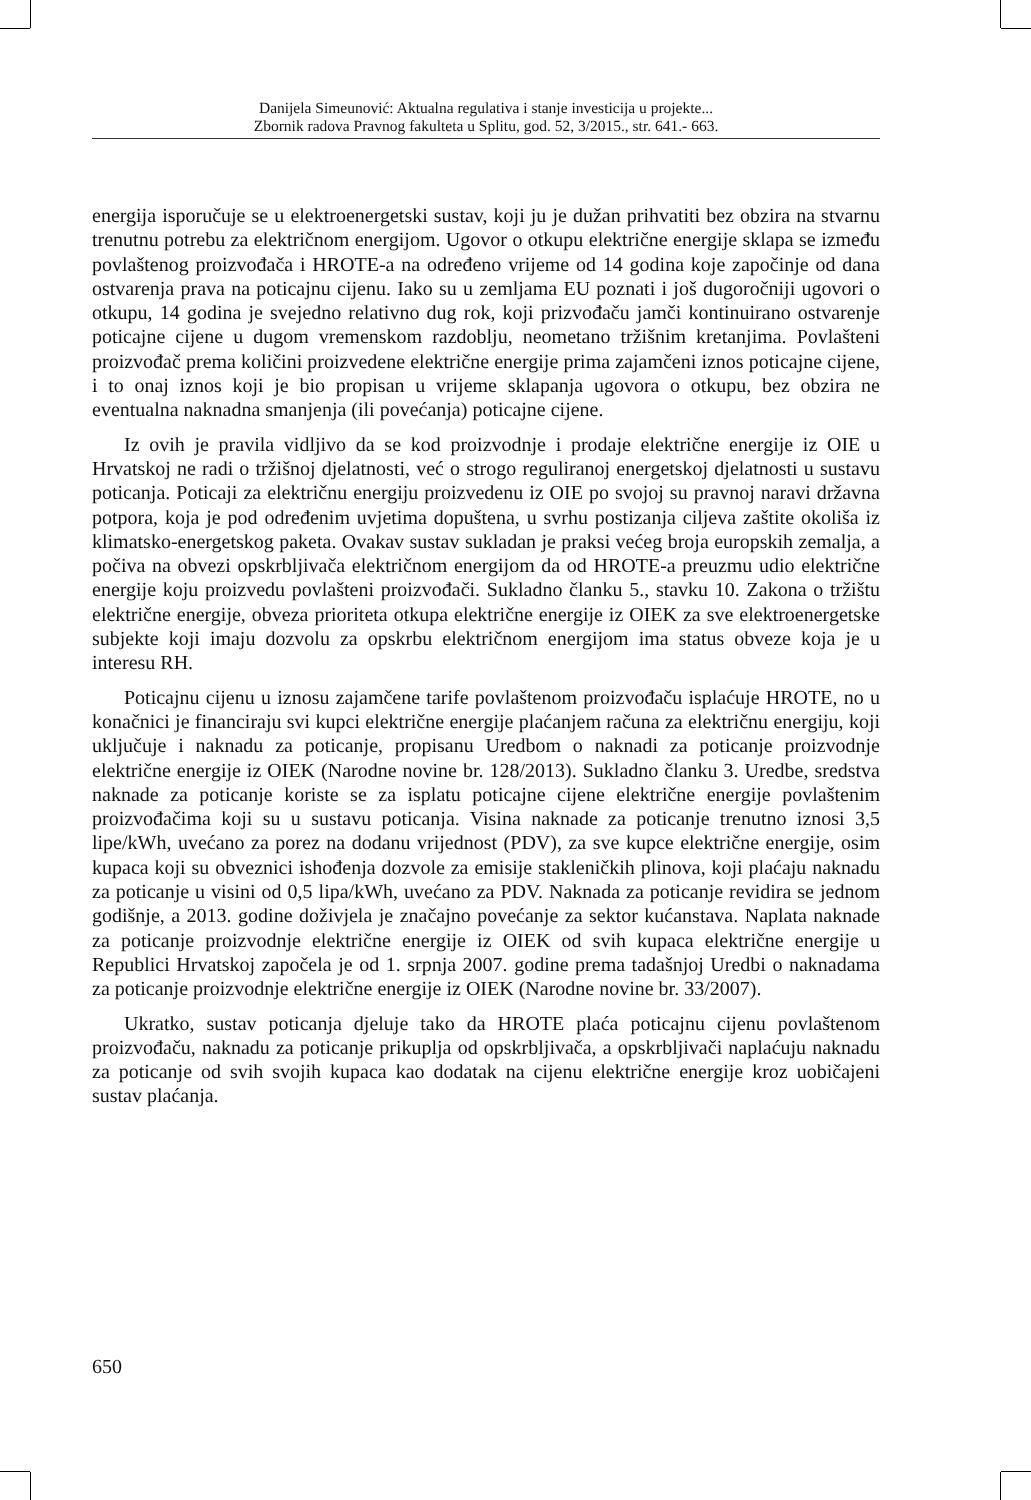Danijela Simeunović: Aktualna regulativa i stanje investicija u projekte...
Zbornik radova Pravnog fakulteta u Splitu, god. 52, 3/2015., str. 641.- 663.
energija isporučuje se u elektroenergetski sustav, koji ju je dužan prihvatiti bez obzira na stvarnu trenutnu potrebu za električnom energijom. Ugovor o otkupu električne energije sklapa se između povlaštenog proizvođača i HROTE-a na određeno vrijeme od 14 godina koje započinje od dana ostvarenja prava na poticajnu cijenu. Iako su u zemljama EU poznati i još dugoročniji ugovori o otkupu, 14 godina je svejedno relativno dug rok, koji prizvođaču jamči kontinuirano ostvarenje poticajne cijene u dugom vremenskom razdoblju, neometano tržišnim kretanjima. Povlašteni proizvođač prema količini proizvedene električne energije prima zajamčeni iznos poticajne cijene, i to onaj iznos koji je bio propisan u vrijeme sklapanja ugovora o otkupu, bez obzira ne eventualna naknadna smanjenja (ili povećanja) poticajne cijene.
Iz ovih je pravila vidljivo da se kod proizvodnje i prodaje električne energije iz OIE u Hrvatskoj ne radi o tržišnoj djelatnosti, već o strogo reguliranoj energetskoj djelatnosti u sustavu poticanja. Poticaji za električnu energiju proizvedenu iz OIE po svojoj su pravnoj naravi državna potpora, koja je pod određenim uvjetima dopuštena, u svrhu postizanja ciljeva zaštite okoliša iz klimatsko-energetskog paketa. Ovakav sustav sukladan je praksi većeg broja europskih zemalja, a počiva na obvezi opskrbljivača električnom energijom da od HROTE-a preuzmu udio električne energije koju proizvedu povlašteni proizvođači. Sukladno članku 5., stavku 10. Zakona o tržištu električne energije, obveza prioriteta otkupa električne energije iz OIEK za sve elektroenergetske subjekte koji imaju dozvolu za opskrbu električnom energijom ima status obveze koja je u interesu RH.
Poticajnu cijenu u iznosu zajamčene tarife povlaštenom proizvođaču isplaćuje HROTE, no u konačnici je financiraju svi kupci električne energije plaćanjem računa za električnu energiju, koji uključuje i naknadu za poticanje, propisanu Uredbom o naknadi za poticanje proizvodnje električne energije iz OIEK (Narodne novine br. 128/2013). Sukladno članku 3. Uredbe, sredstva naknade za poticanje koriste se za isplatu poticajne cijene električne energije povlaštenim proizvođačima koji su u sustavu poticanja. Visina naknade za poticanje trenutno iznosi 3,5 lipe/kWh, uvećano za porez na dodanu vrijednost (PDV), za sve kupce električne energije, osim kupaca koji su obveznici ishođenja dozvole za emisije stakleničkih plinova, koji plaćaju naknadu za poticanje u visini od 0,5 lipa/kWh, uvećano za PDV. Naknada za poticanje revidira se jednom godišnje, a 2013. godine doživjela je značajno povećanje za sektor kućanstava. Naplata naknade za poticanje proizvodnje električne energije iz OIEK od svih kupaca električne energije u Republici Hrvatskoj započela je od 1. srpnja 2007. godine prema tadašnjoj Uredbi o naknadama za poticanje proizvodnje električne energije iz OIEK (Narodne novine br. 33/2007).
Ukratko, sustav poticanja djeluje tako da HROTE plaća poticajnu cijenu povlaštenom proizvođaču, naknadu za poticanje prikuplja od opskrbljivača, a opskrbljivači naplaćuju naknadu za poticanje od svih svojih kupaca kao dodatak na cijenu električne energije kroz uobičajeni sustav plaćanja.
650